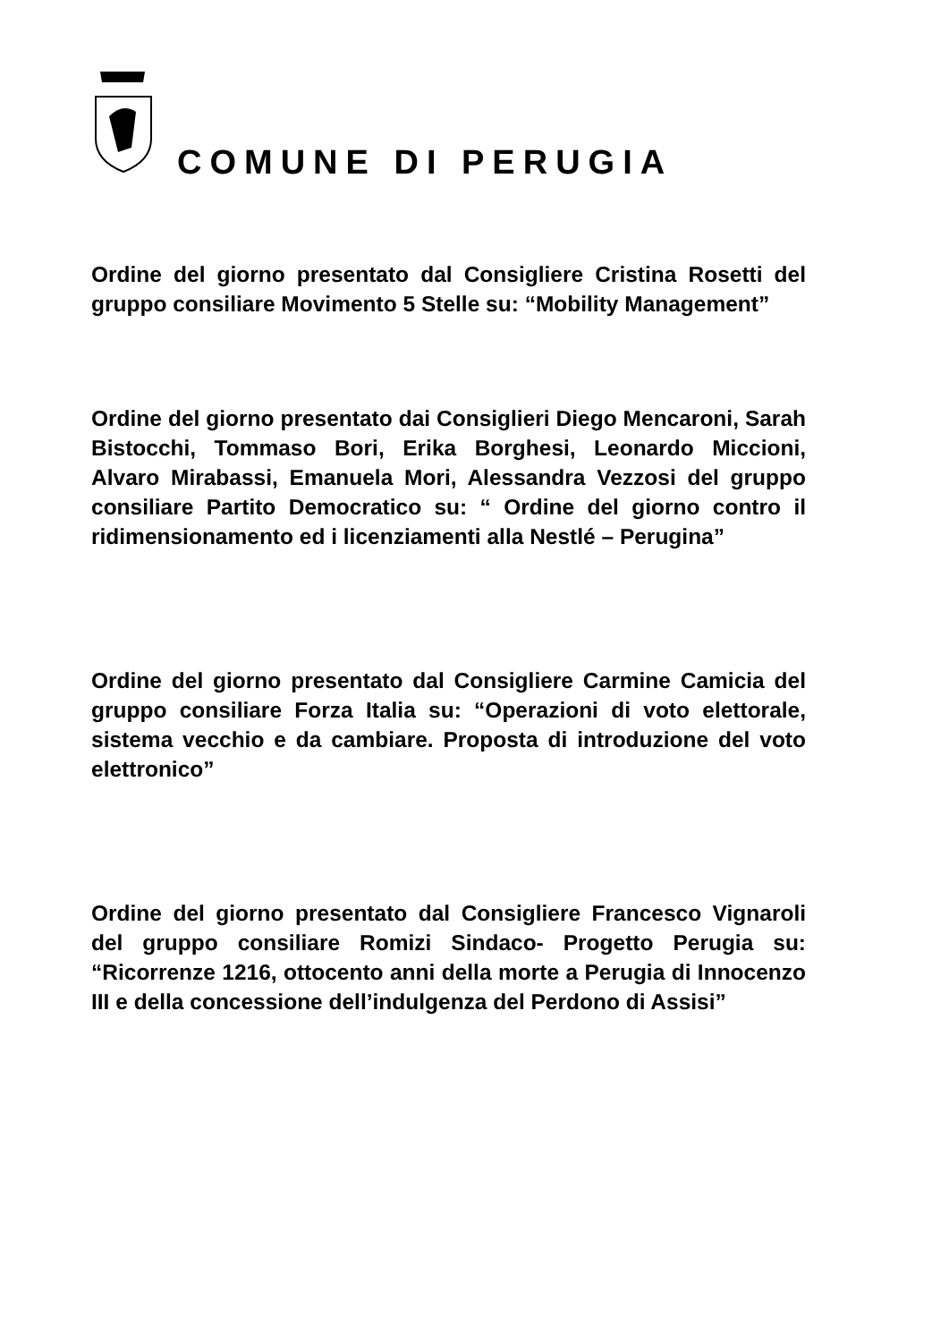COMUNE DI PERUGIA
Ordine del giorno presentato dal Consigliere Cristina Rosetti del gruppo consiliare Movimento 5 Stelle su: “Mobility Management”
Ordine del giorno presentato dai Consiglieri Diego Mencaroni, Sarah Bistocchi, Tommaso Bori, Erika Borghesi, Leonardo Miccioni, Alvaro Mirabassi, Emanuela Mori, Alessandra Vezzosi del gruppo consiliare Partito Democratico su: “ Ordine del giorno contro il ridimensionamento ed i licenziamenti alla Nestlé – Perugina”
Ordine del giorno presentato dal Consigliere Carmine Camicia del gruppo consiliare Forza Italia su: “Operazioni di voto elettorale, sistema vecchio e da cambiare. Proposta di introduzione del voto elettronico”
Ordine del giorno presentato dal Consigliere Francesco Vignaroli del gruppo consiliare Romizi Sindaco- Progetto Perugia su: “Ricorrenze 1216, ottocento anni della morte a Perugia di Innocenzo III e della concessione dell’indulgenza del Perdono di Assisi”